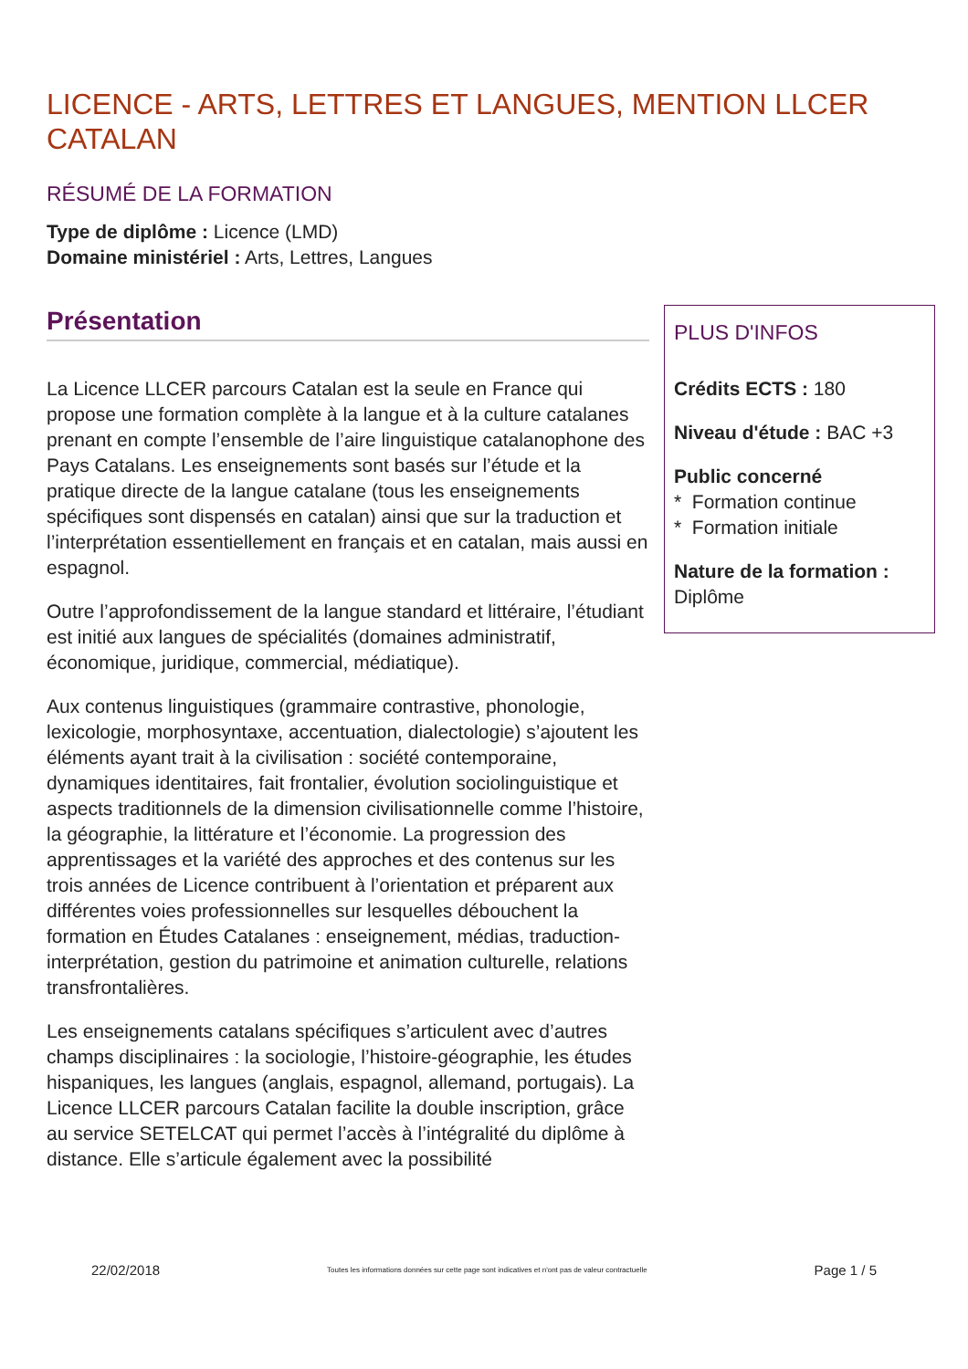LICENCE - ARTS, LETTRES ET LANGUES, MENTION LLCER CATALAN
RÉSUMÉ DE LA FORMATION
Type de diplôme : Licence (LMD)
Domaine ministériel : Arts, Lettres, Langues
Présentation
La Licence LLCER parcours Catalan est la seule en France qui propose une formation complète à la langue et à la culture catalanes prenant en compte l’ensemble de l’aire linguistique catalanophone des Pays Catalans. Les enseignements sont basés sur l’étude et la pratique directe de la langue catalane (tous les enseignements spécifiques sont dispensés en catalan) ainsi que sur la traduction et l’interprétation essentiellement en français et en catalan, mais aussi en espagnol.
Outre l’approfondissement de la langue standard et littéraire, l’étudiant est initié aux langues de spécialités (domaines administratif, économique, juridique, commercial, médiatique).
Aux contenus linguistiques (grammaire contrastive, phonologie, lexicologie, morphosyntaxe, accentuation, dialectologie) s’ajoutent les éléments ayant trait à la civilisation : société contemporaine, dynamiques identitaires, fait frontalier, évolution sociolinguistique et aspects traditionnels de la dimension civilisationnelle comme l’histoire, la géographie, la littérature et l’économie. La progression des apprentissages et la variété des approches et des contenus sur les trois années de Licence contribuent à l’orientation et préparent aux différentes voies professionnelles sur lesquelles débouchent la formation en Études Catalanes : enseignement, médias, traduction-interprétation, gestion du patrimoine et animation culturelle, relations transfrontalières.
Les enseignements catalans spécifiques s’articulent avec d’autres champs disciplinaires : la sociologie, l’histoire-géographie, les études hispaniques, les langues (anglais, espagnol, allemand, portugais). La Licence LLCER parcours Catalan facilite la double inscription, grâce au service SETELCAT qui permet l’accès à l’intégralité du diplôme à distance. Elle s’articule également avec la possibilité
PLUS D'INFOS
Crédits ECTS : 180
Niveau d'étude : BAC +3
Public concerné
* Formation continue
* Formation initiale
Nature de la formation :
Diplôme
22/02/2018 Toutes les informations données sur cette page sont indicatives et n'ont pas de valeur contractuelle Page 1 / 5